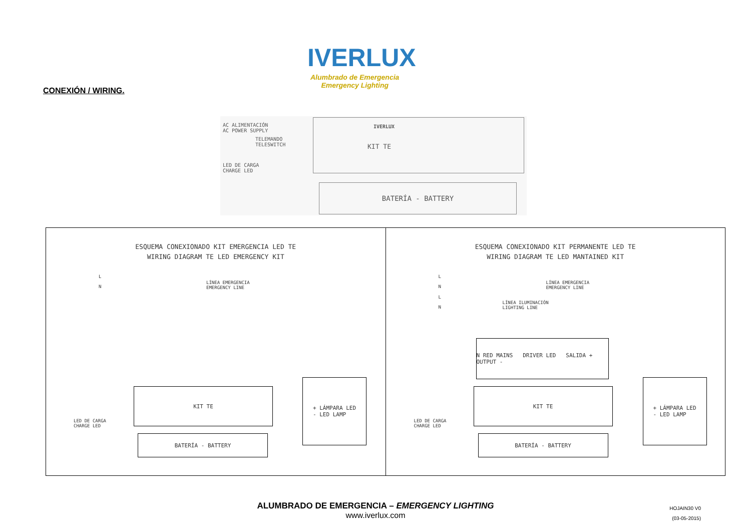IVERLUX
Alumbrado de Emergencia
Emergency Lighting
CONEXIÓN / WIRING.
AC ALIMENTACIÓN
AC POWER SUPPLY
TELEMANDO
TELESWITCH
LED DE CARGA
CHARGE LED
KIT TE
IVERLUX
BATERÍA - BATTERY
ESQUEMA CONEXIONADO KIT EMERGENCIA LED TE
WIRING DIAGRAM TE LED EMERGENCY KIT
L
N
LÍNEA EMERGENCIA
EMERGENCY LINE
KIT TE
LED DE CARGA
CHARGE LED
+ LÁMPARA LED
- LED LAMP
BATERÍA - BATTERY
ESQUEMA CONEXIONADO KIT PERMANENTE LED TE
WIRING DIAGRAM TE LED MANTAINED KIT
L
N
LÍNEA EMERGENCIA
EMERGENCY LINE
L
N
LÍNEA ILUMINACIÓN
LIGHTING LINE
N RED MAINS DRIVER LED SALIDA + OUTPUT -
KIT TE
LED DE CARGA
CHARGE LED
+ LÁMPARA LED
- LED LAMP
BATERÍA - BATTERY
ALUMBRADO DE EMERGENCIA – EMERGENCY LIGHTING
www.iverlux.com
HOJAIN30 V0
(03-05-2015)